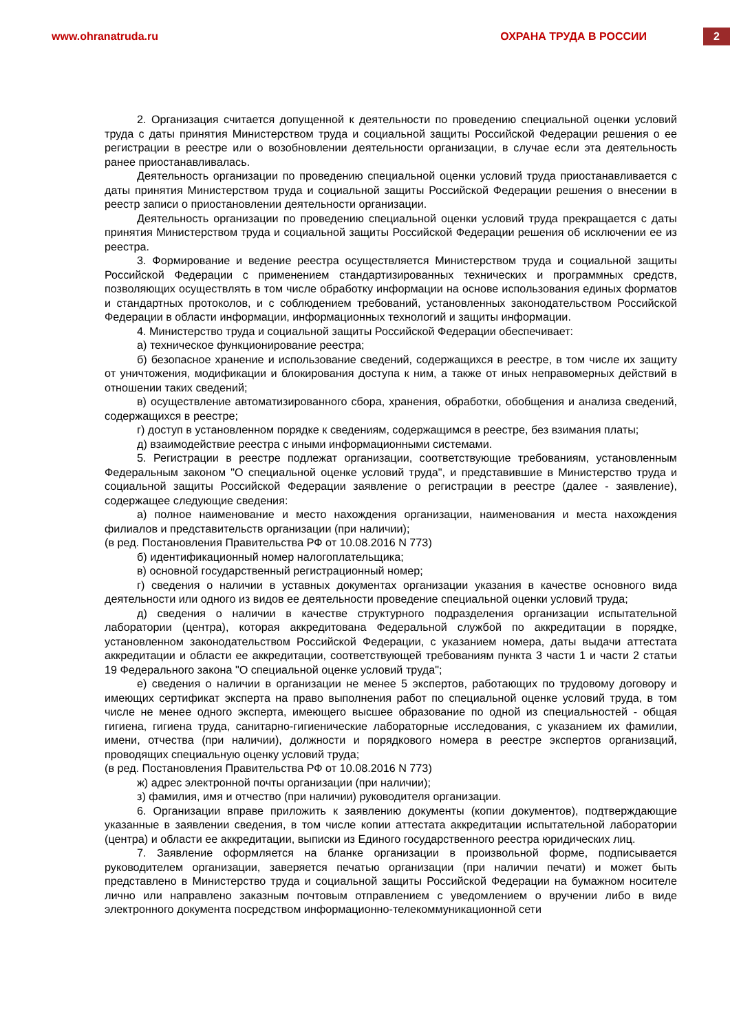www.ohranatruda.ru ОХРАНА ТРУДА В РОССИИ
2
2. Организация считается допущенной к деятельности по проведению специальной оценки условий труда с даты принятия Министерством труда и социальной защиты Российской Федерации решения о ее регистрации в реестре или о возобновлении деятельности организации, в случае если эта деятельность ранее приостанавливалась.
Деятельность организации по проведению специальной оценки условий труда приостанавливается с даты принятия Министерством труда и социальной защиты Российской Федерации решения о внесении в реестр записи о приостановлении деятельности организации.
Деятельность организации по проведению специальной оценки условий труда прекращается с даты принятия Министерством труда и социальной защиты Российской Федерации решения об исключении ее из реестра.
3. Формирование и ведение реестра осуществляется Министерством труда и социальной защиты Российской Федерации с применением стандартизированных технических и программных средств, позволяющих осуществлять в том числе обработку информации на основе использования единых форматов и стандартных протоколов, и с соблюдением требований, установленных законодательством Российской Федерации в области информации, информационных технологий и защиты информации.
4. Министерство труда и социальной защиты Российской Федерации обеспечивает:
а) техническое функционирование реестра;
б) безопасное хранение и использование сведений, содержащихся в реестре, в том числе их защиту от уничтожения, модификации и блокирования доступа к ним, а также от иных неправомерных действий в отношении таких сведений;
в) осуществление автоматизированного сбора, хранения, обработки, обобщения и анализа сведений, содержащихся в реестре;
г) доступ в установленном порядке к сведениям, содержащимся в реестре, без взимания платы;
д) взаимодействие реестра с иными информационными системами.
5. Регистрации в реестре подлежат организации, соответствующие требованиям, установленным Федеральным законом "О специальной оценке условий труда", и представившие в Министерство труда и социальной защиты Российской Федерации заявление о регистрации в реестре (далее - заявление), содержащее следующие сведения:
а) полное наименование и место нахождения организации, наименования и места нахождения филиалов и представительств организации (при наличии);
(в ред. Постановления Правительства РФ от 10.08.2016 N 773)
б) идентификационный номер налогоплательщика;
в) основной государственный регистрационный номер;
г) сведения о наличии в уставных документах организации указания в качестве основного вида деятельности или одного из видов ее деятельности проведение специальной оценки условий труда;
д) сведения о наличии в качестве структурного подразделения организации испытательной лаборатории (центра), которая аккредитована Федеральной службой по аккредитации в порядке, установленном законодательством Российской Федерации, с указанием номера, даты выдачи аттестата аккредитации и области ее аккредитации, соответствующей требованиям пункта 3 части 1 и части 2 статьи 19 Федерального закона "О специальной оценке условий труда";
е) сведения о наличии в организации не менее 5 экспертов, работающих по трудовому договору и имеющих сертификат эксперта на право выполнения работ по специальной оценке условий труда, в том числе не менее одного эксперта, имеющего высшее образование по одной из специальностей - общая гигиена, гигиена труда, санитарно-гигиенические лабораторные исследования, с указанием их фамилии, имени, отчества (при наличии), должности и порядкового номера в реестре экспертов организаций, проводящих специальную оценку условий труда;
(в ред. Постановления Правительства РФ от 10.08.2016 N 773)
ж) адрес электронной почты организации (при наличии);
з) фамилия, имя и отчество (при наличии) руководителя организации.
6. Организации вправе приложить к заявлению документы (копии документов), подтверждающие указанные в заявлении сведения, в том числе копии аттестата аккредитации испытательной лаборатории (центра) и области ее аккредитации, выписки из Единого государственного реестра юридических лиц.
7. Заявление оформляется на бланке организации в произвольной форме, подписывается руководителем организации, заверяется печатью организации (при наличии печати) и может быть представлено в Министерство труда и социальной защиты Российской Федерации на бумажном носителе лично или направлено заказным почтовым отправлением с уведомлением о вручении либо в виде электронного документа посредством информационно-телекоммуникационной сети